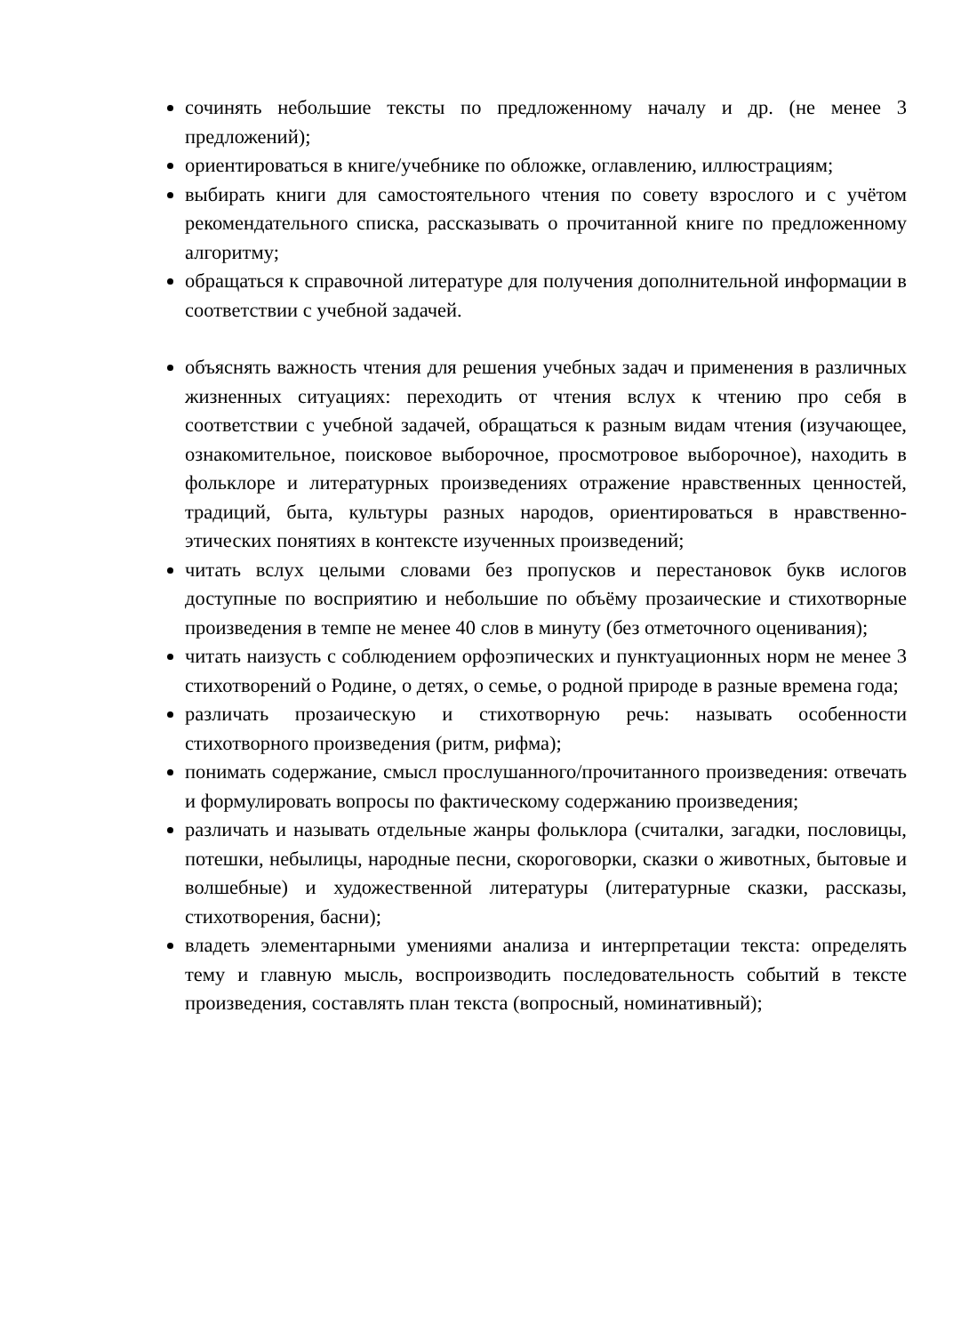сочинять небольшие тексты по предложенному началу и др. (не менее 3 предложений);
ориентироваться в книге/учебнике по обложке, оглавлению, иллюстрациям;
выбирать книги для самостоятельного чтения по совету взрослого и с учётом рекомендательного списка, рассказывать о прочитанной книге по предложенному алгоритму;
обращаться к справочной литературе для получения дополнительной информации в соответствии с учебной задачей.
объяснять важность чтения для решения учебных задач и применения в различных жизненных ситуациях: переходить от чтения вслух к чтению про себя в соответствии с учебной задачей, обращаться к разным видам чтения (изучающее, ознакомительное, поисковое выборочное, просмотровое выборочное), находить в фольклоре и литературных произведениях отражение нравственных ценностей, традиций, быта, культуры разных народов, ориентироваться в нравственно-этических понятиях в контексте изученных произведений;
читать вслух целыми словами без пропусков и перестановок букв ислогов доступные по восприятию и небольшие по объёму прозаические и стихотворные произведения в темпе не менее 40 слов в минуту (без отметочного оценивания);
читать наизусть с соблюдением орфоэпических и пунктуационных норм не менее 3 стихотворений о Родине, о детях, о семье, о родной природе в разные времена года;
различать прозаическую и стихотворную речь: называть особенности стихотворного произведения (ритм, рифма);
понимать содержание, смысл прослушанного/прочитанного произведения: отвечать и формулировать вопросы по фактическому содержанию произведения;
различать и называть отдельные жанры фольклора (считалки, загадки, пословицы, потешки, небылицы, народные песни, скороговорки, сказки о животных, бытовые и волшебные) и художественной литературы (литературные сказки, рассказы, стихотворения, басни);
владеть элементарными умениями анализа и интерпретации текста: определять тему и главную мысль, воспроизводить последовательность событий в тексте произведения, составлять план текста (вопросный, номинативный);